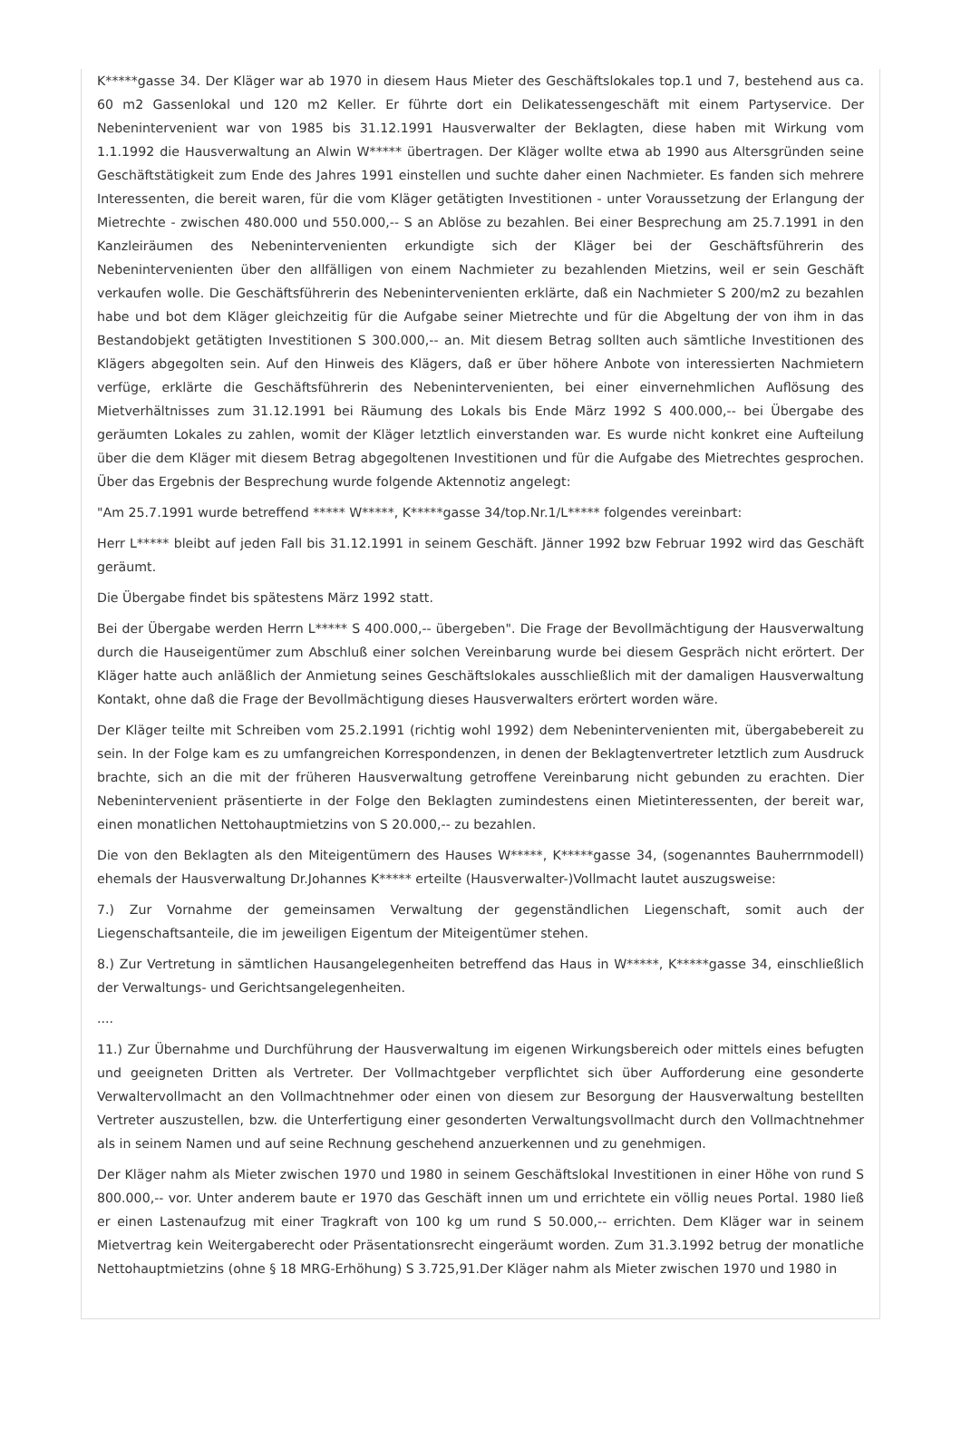K*****gasse 34. Der Kläger war ab 1970 in diesem Haus Mieter des Geschäftslokales top.1 und 7, bestehend aus ca. 60 m2 Gassenlokal und 120 m2 Keller. Er führte dort ein Delikatessengeschäft mit einem Partyservice. Der Nebenintervenient war von 1985 bis 31.12.1991 Hausverwalter der Beklagten, diese haben mit Wirkung vom 1.1.1992 die Hausverwaltung an Alwin W***** übertragen. Der Kläger wollte etwa ab 1990 aus Altersgründen seine Geschäftstätigkeit zum Ende des Jahres 1991 einstellen und suchte daher einen Nachmieter. Es fanden sich mehrere Interessenten, die bereit waren, für die vom Kläger getätigten Investitionen - unter Voraussetzung der Erlangung der Mietrechte - zwischen 480.000 und 550.000,-- S an Ablöse zu bezahlen. Bei einer Besprechung am 25.7.1991 in den Kanzleiräumen des Nebenintervenienten erkundigte sich der Kläger bei der Geschäftsführerin des Nebenintervenienten über den allfälligen von einem Nachmieter zu bezahlenden Mietzins, weil er sein Geschäft verkaufen wolle. Die Geschäftsführerin des Nebenintervenienten erklärte, daß ein Nachmieter S 200/m2 zu bezahlen habe und bot dem Kläger gleichzeitig für die Aufgabe seiner Mietrechte und für die Abgeltung der von ihm in das Bestandobjekt getätigten Investitionen S 300.000,-- an. Mit diesem Betrag sollten auch sämtliche Investitionen des Klägers abgegolten sein. Auf den Hinweis des Klägers, daß er über höhere Anbote von interessierten Nachmietern verfüge, erklärte die Geschäftsführerin des Nebenintervenienten, bei einer einvernehmlichen Auflösung des Mietverhältnisses zum 31.12.1991 bei Räumung des Lokals bis Ende März 1992 S 400.000,-- bei Übergabe des geräumten Lokales zu zahlen, womit der Kläger letztlich einverstanden war. Es wurde nicht konkret eine Aufteilung über die dem Kläger mit diesem Betrag abgegoltenen Investitionen und für die Aufgabe des Mietrechtes gesprochen. Über das Ergebnis der Besprechung wurde folgende Aktennotiz angelegt:
"Am 25.7.1991 wurde betreffend ***** W*****, K*****gasse 34/top.Nr.1/L***** folgendes vereinbart:
Herr L***** bleibt auf jeden Fall bis 31.12.1991 in seinem Geschäft. Jänner 1992 bzw Februar 1992 wird das Geschäft geräumt.
Die Übergabe findet bis spätestens März 1992 statt.
Bei der Übergabe werden Herrn L***** S 400.000,-- übergeben". Die Frage der Bevollmächtigung der Hausverwaltung durch die Hauseigentümer zum Abschluß einer solchen Vereinbarung wurde bei diesem Gespräch nicht erörtert. Der Kläger hatte auch anläßlich der Anmietung seines Geschäftslokales ausschließlich mit der damaligen Hausverwaltung Kontakt, ohne daß die Frage der Bevollmächtigung dieses Hausverwalters erörtert worden wäre.
Der Kläger teilte mit Schreiben vom 25.2.1991 (richtig wohl 1992) dem Nebenintervenienten mit, übergabebereit zu sein. In der Folge kam es zu umfangreichen Korrespondenzen, in denen der Beklagtenvertreter letztlich zum Ausdruck brachte, sich an die mit der früheren Hausverwaltung getroffene Vereinbarung nicht gebunden zu erachten. Dier Nebenintervenient präsentierte in der Folge den Beklagten zumindestens einen Mietinteressenten, der bereit war, einen monatlichen Nettohauptmietzins von S 20.000,-- zu bezahlen.
Die von den Beklagten als den Miteigentümern des Hauses W*****, K*****gasse 34, (sogenanntes Bauherrnmodell) ehemals der Hausverwaltung Dr.Johannes K***** erteilte (Hausverwalter-)Vollmacht lautet auszugsweise:
7.) Zur Vornahme der gemeinsamen Verwaltung der gegenständlichen Liegenschaft, somit auch der Liegenschaftsanteile, die im jeweiligen Eigentum der Miteigentümer stehen.
8.) Zur Vertretung in sämtlichen Hausangelegenheiten betreffend das Haus in W*****, K*****gasse 34, einschließlich der Verwaltungs- und Gerichtsangelegenheiten.
....
11.) Zur Übernahme und Durchführung der Hausverwaltung im eigenen Wirkungsbereich oder mittels eines befugten und geeigneten Dritten als Vertreter. Der Vollmachtgeber verpflichtet sich über Aufforderung eine gesonderte Verwaltervollmacht an den Vollmachtnehmer oder einen von diesem zur Besorgung der Hausverwaltung bestellten Vertreter auszustellen, bzw. die Unterfertigung einer gesonderten Verwaltungsvollmacht durch den Vollmachtnehmer als in seinem Namen und auf seine Rechnung geschehend anzuerkennen und zu genehmigen.
Der Kläger nahm als Mieter zwischen 1970 und 1980 in seinem Geschäftslokal Investitionen in einer Höhe von rund S 800.000,-- vor. Unter anderem baute er 1970 das Geschäft innen um und errichtete ein völlig neues Portal. 1980 ließ er einen Lastenaufzug mit einer Tragkraft von 100 kg um rund S 50.000,-- errichten. Dem Kläger war in seinem Mietvertrag kein Weitergaberecht oder Präsentationsrecht eingeräumt worden. Zum 31.3.1992 betrug der monatliche Nettohauptmietzins (ohne § 18 MRG-Erhöhung) S 3.725,91.Der Kläger nahm als Mieter zwischen 1970 und 1980 in